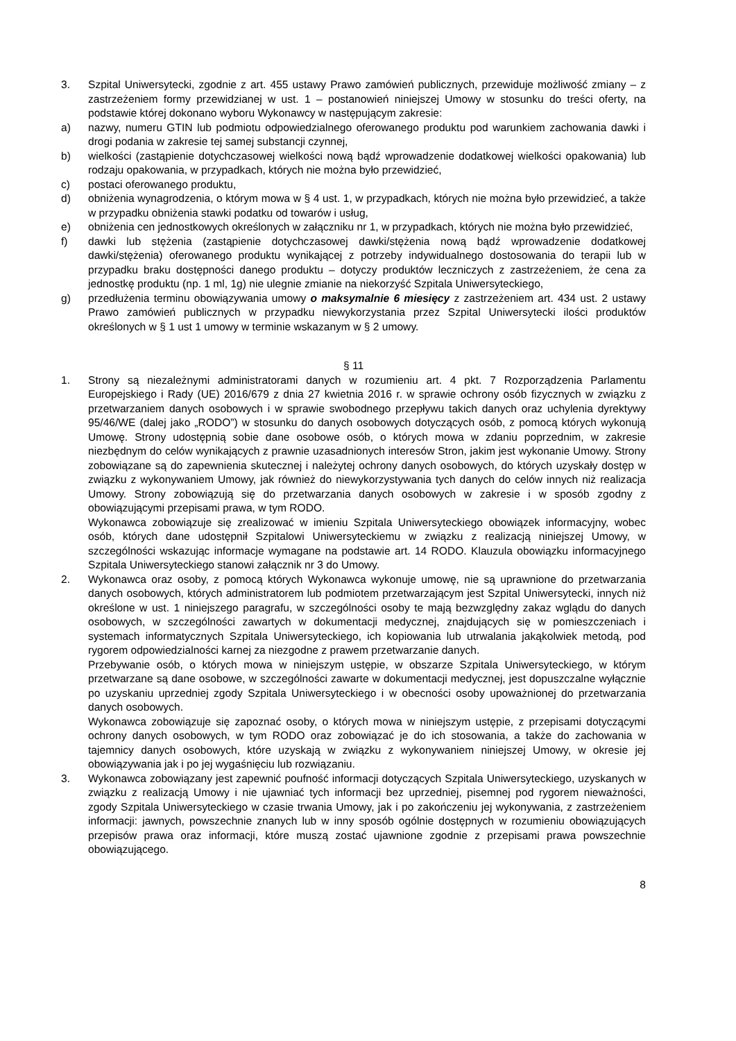3. Szpital Uniwersytecki, zgodnie z art. 455 ustawy Prawo zamówień publicznych, przewiduje możliwość zmiany – z zastrzeżeniem formy przewidzianej w ust. 1 – postanowień niniejszej Umowy w stosunku do treści oferty, na podstawie której dokonano wyboru Wykonawcy w następującym zakresie:
a) nazwy, numeru GTIN lub podmiotu odpowiedzialnego oferowanego produktu pod warunkiem zachowania dawki i drogi podania w zakresie tej samej substancji czynnej,
b) wielkości (zastąpienie dotychczasowej wielkości nową bądź wprowadzenie dodatkowej wielkości opakowania) lub rodzaju opakowania, w przypadkach, których nie można było przewidzieć,
c) postaci oferowanego produktu,
d) obniżenia wynagrodzenia, o którym mowa w § 4 ust. 1, w przypadkach, których nie można było przewidzieć, a także w przypadku obniżenia stawki podatku od towarów i usług,
e) obniżenia cen jednostkowych określonych w załączniku nr 1, w przypadkach, których nie można było przewidzieć,
f) dawki lub stężenia (zastąpienie dotychczasowej dawki/stężenia nową bądź wprowadzenie dodatkowej dawki/stężenia) oferowanego produktu wynikającej z potrzeby indywidualnego dostosowania do terapii lub w przypadku braku dostępności danego produktu – dotyczy produktów leczniczych z zastrzeżeniem, że cena za jednostkę produktu (np. 1 ml, 1g) nie ulegnie zmianie na niekorzyść Szpitala Uniwersyteckiego,
g) przedłużenia terminu obowiązywania umowy o maksymalnie 6 miesięcy z zastrzeżeniem art. 434 ust. 2 ustawy Prawo zamówień publicznych w przypadku niewykorzystania przez Szpital Uniwersytecki ilości produktów określonych w § 1 ust 1 umowy w terminie wskazanym w § 2 umowy.
§ 11
1. Strony są niezależnymi administratorami danych w rozumieniu art. 4 pkt. 7 Rozporządzenia Parlamentu Europejskiego i Rady (UE) 2016/679 z dnia 27 kwietnia 2016 r. w sprawie ochrony osób fizycznych w związku z przetwarzaniem danych osobowych i w sprawie swobodnego przepływu takich danych oraz uchylenia dyrektywy 95/46/WE (dalej jako „RODO”) w stosunku do danych osobowych dotyczących osób, z pomocą których wykonują Umowę. Strony udostępnią sobie dane osobowe osób, o których mowa w zdaniu poprzednim, w zakresie niezbędnym do celów wynikających z prawnie uzasadnionych interesów Stron, jakim jest wykonanie Umowy. Strony zobowiązane są do zapewnienia skutecznej i należytej ochrony danych osobowych, do których uzyskały dostęp w związku z wykonywaniem Umowy, jak również do niewykorzystywania tych danych do celów innych niż realizacja Umowy. Strony zobowiązują się do przetwarzania danych osobowych w zakresie i w sposób zgodny z obowiązującymi przepisami prawa, w tym RODO.
Wykonawca zobowiązuje się zrealizować w imieniu Szpitala Uniwersyteckiego obowiązek informacyjny, wobec osób, których dane udostępnił Szpitalowi Uniwersyteckiemu w związku z realizacją niniejszej Umowy, w szczególności wskazując informacje wymagane na podstawie art. 14 RODO. Klauzula obowiązku informacyjnego Szpitala Uniwersyteckiego stanowi załącznik nr 3 do Umowy.
2. Wykonawca oraz osoby, z pomocą których Wykonawca wykonuje umowę, nie są uprawnione do przetwarzania danych osobowych, których administratorem lub podmiotem przetwarzającym jest Szpital Uniwersytecki, innych niż określone w ust. 1 niniejszego paragrafu, w szczególności osoby te mają bezwzględny zakaz wglądu do danych osobowych, w szczególności zawartych w dokumentacji medycznej, znajdujących się w pomieszczeniach i systemach informatycznych Szpitala Uniwersyteckiego, ich kopiowania lub utrwalania jakąkolwiek metodą, pod rygorem odpowiedzialności karnej za niezgodne z prawem przetwarzanie danych.
Przebywanie osób, o których mowa w niniejszym ustępie, w obszarze Szpitala Uniwersyteckiego, w którym przetwarzane są dane osobowe, w szczególności zawarte w dokumentacji medycznej, jest dopuszczalne wyłącznie po uzyskaniu uprzedniej zgody Szpitala Uniwersyteckiego i w obecności osoby upoważnionej do przetwarzania danych osobowych.
Wykonawca zobowiązuje się zapoznać osoby, o których mowa w niniejszym ustępie, z przepisami dotyczącymi ochrony danych osobowych, w tym RODO oraz zobowiązać je do ich stosowania, a także do zachowania w tajemnicy danych osobowych, które uzyskają w związku z wykonywaniem niniejszej Umowy, w okresie jej obowiązywania jak i po jej wygaśnięciu lub rozwiązaniu.
3. Wykonawca zobowiązany jest zapewnić poufność informacji dotyczących Szpitala Uniwersyteckiego, uzyskanych w związku z realizacją Umowy i nie ujawniać tych informacji bez uprzedniej, pisemnej pod rygorem nieważności, zgody Szpitala Uniwersyteckiego w czasie trwania Umowy, jak i po zakończeniu jej wykonywania, z zastrzeżeniem informacji: jawnych, powszechnie znanych lub w inny sposób ogólnie dostępnych w rozumieniu obowiązujących przepisów prawa oraz informacji, które muszą zostać ujawnione zgodnie z przepisami prawa powszechnie obowiązującego.
8